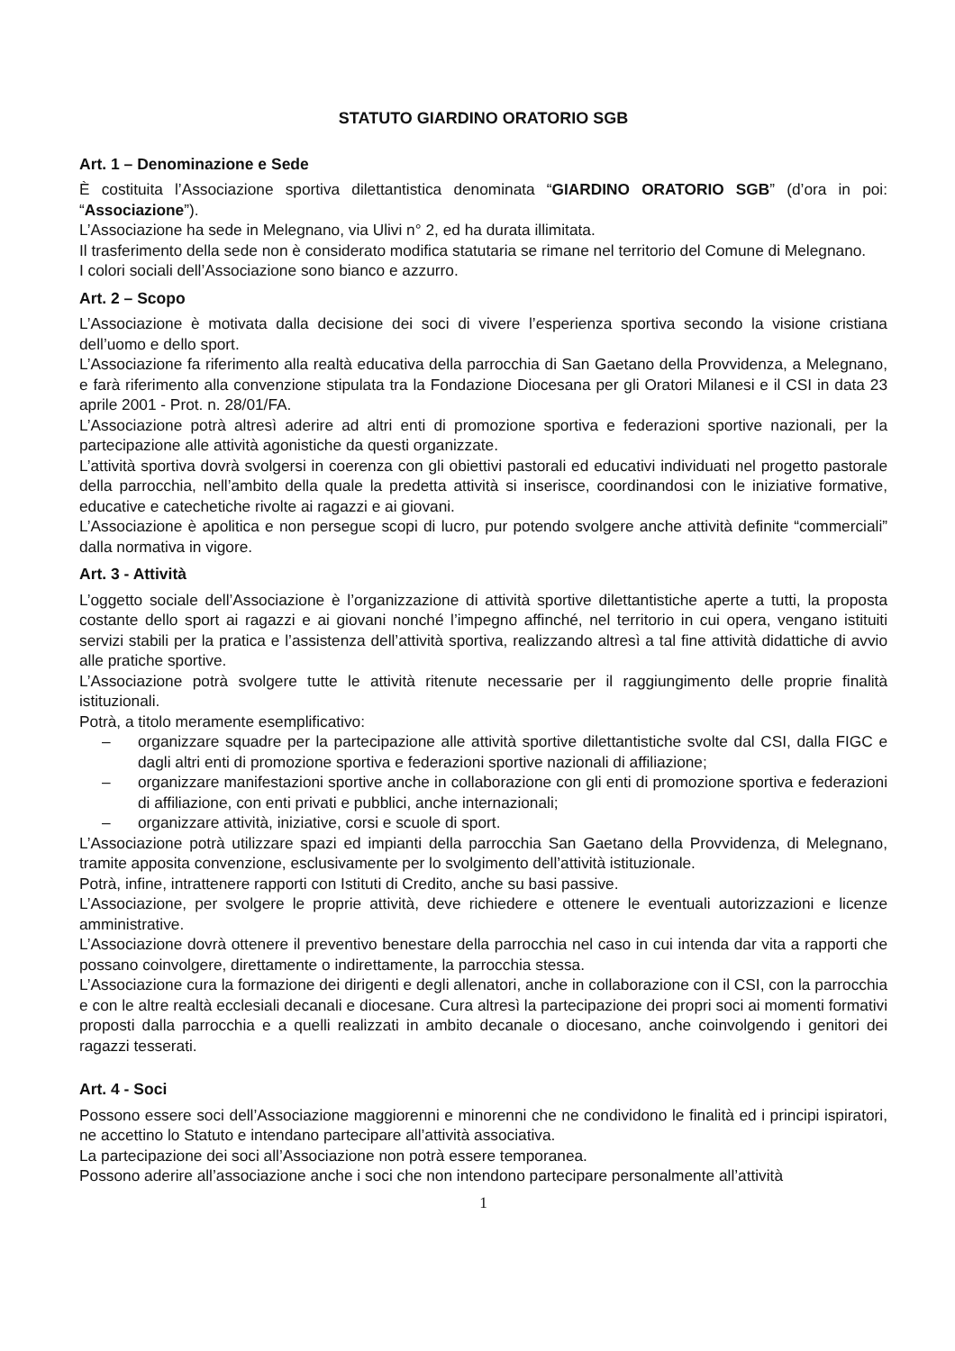STATUTO GIARDINO ORATORIO SGB
Art. 1 – Denominazione e Sede
È costituita l’Associazione sportiva dilettantistica denominata “GIARDINO ORATORIO SGB” (d’ora in poi: “Associazione”).
L’Associazione ha sede in Melegnano, via Ulivi n° 2, ed ha durata illimitata.
Il trasferimento della sede non è considerato modifica statutaria se rimane nel territorio del Comune di Melegnano.
I colori sociali dell’Associazione sono bianco e azzurro.
Art. 2 – Scopo
L’Associazione è motivata dalla decisione dei soci di vivere l’esperienza sportiva secondo la visione cristiana dell’uomo e dello sport.
L’Associazione fa riferimento alla realtà educativa della parrocchia di San Gaetano della Provvidenza, a Melegnano, e farà riferimento alla convenzione stipulata tra la Fondazione Diocesana per gli Oratori Milanesi e il CSI in data 23 aprile 2001 - Prot. n. 28/01/FA.
L’Associazione potrà altresì aderire ad altri enti di promozione sportiva e federazioni sportive nazionali, per la partecipazione alle attività agonistiche da questi organizzate.
L’attività sportiva dovrà svolgersi in coerenza con gli obiettivi pastorali ed educativi individuati nel progetto pastorale della parrocchia, nell’ambito della quale la predetta attività si inserisce, coordinandosi con le iniziative formative, educative e catechetiche rivolte ai ragazzi e ai giovani.
L’Associazione è apolitica e non persegue scopi di lucro, pur potendo svolgere anche attività definite “commerciali” dalla normativa in vigore.
Art. 3 - Attività
L’oggetto sociale dell’Associazione è l’organizzazione di attività sportive dilettantistiche aperte a tutti, la proposta costante dello sport ai ragazzi e ai giovani nonché l’impegno affinché, nel territorio in cui opera, vengano istituiti servizi stabili per la pratica e l’assistenza dell’attività sportiva, realizzando altresì a tal fine attività didattiche di avvio alle pratiche sportive.
L’Associazione potrà svolgere tutte le attività ritenute necessarie per il raggiungimento delle proprie finalità istituzionali.
Potrà, a titolo meramente esemplificativo:
– organizzare squadre per la partecipazione alle attività sportive dilettantistiche svolte dal CSI, dalla FIGC e dagli altri enti di promozione sportiva e federazioni sportive nazionali di affiliazione;
– organizzare manifestazioni sportive anche in collaborazione con gli enti di promozione sportiva e federazioni di affiliazione, con enti privati e pubblici, anche internazionali;
– organizzare attività, iniziative, corsi e scuole di sport.
L’Associazione potrà utilizzare spazi ed impianti della parrocchia San Gaetano della Provvidenza, di Melegnano, tramite apposita convenzione, esclusivamente per lo svolgimento dell’attività istituzionale.
Potrà, infine, intrattenere rapporti con Istituti di Credito, anche su basi passive.
L’Associazione, per svolgere le proprie attività, deve richiedere e ottenere le eventuali autorizzazioni e licenze amministrative.
L’Associazione dovrà ottenere il preventivo benestare della parrocchia nel caso in cui intenda dar vita a rapporti che possano coinvolgere, direttamente o indirettamente, la parrocchia stessa.
L’Associazione cura la formazione dei dirigenti e degli allenatori, anche in collaborazione con il CSI, con la parrocchia e con le altre realtà ecclesiali decanali e diocesane. Cura altresì la partecipazione dei propri soci ai momenti formativi proposti dalla parrocchia e a quelli realizzati in ambito decanale o diocesano, anche coinvolgendo i genitori dei ragazzi tesserati.
Art. 4 - Soci
Possono essere soci dell’Associazione maggiorenni e minorenni che ne condividono le finalità ed i principi ispiratori, ne accettino lo Statuto e intendano partecipare all’attività associativa.
La partecipazione dei soci all’Associazione non potrà essere temporanea.
Possono aderire all’associazione anche i soci che non intendono partecipare personalmente all’attività
1